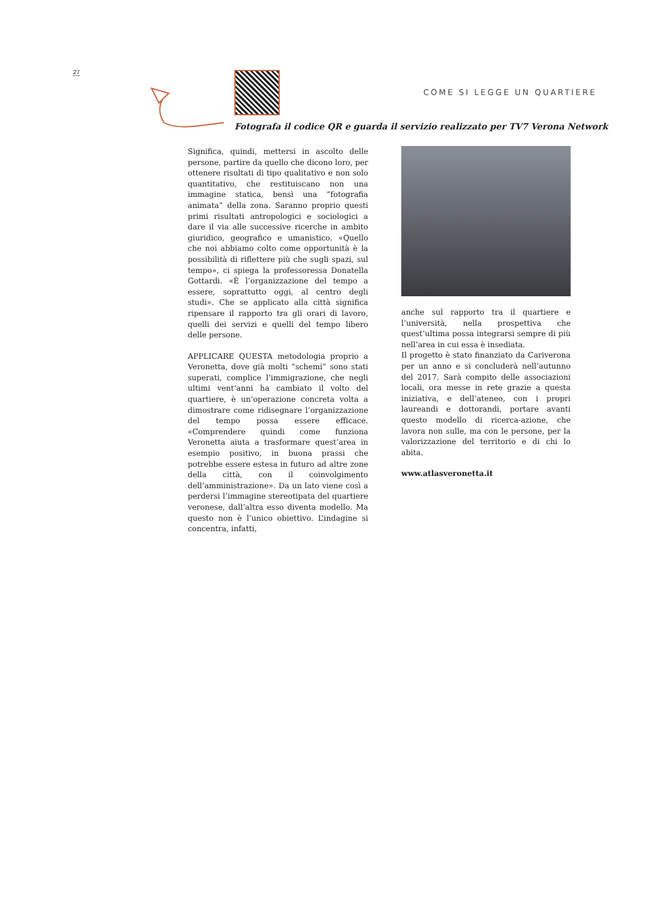27
COME SI LEGGE UN QUARTIERE
Fotografa il codice QR e guarda il servizio realizzato per TV7 Verona Network
Significa, quindi, mettersi in ascolto delle persone, partire da quello che dicono loro, per ottenere risultati di tipo qualitativo e non solo quantitativo, che restituiscano non una immagine statica, bensì una “fotografia animata” della zona. Saranno proprio questi primi risultati antropologici e sociologici a dare il via alle successive ricerche in ambito giuridico, geografico e umanistico. «Quello che noi abbiamo colto come opportunità è la possibilità di riflettere più che sugli spazi, sul tempo», ci spiega la professoressa Donatella Gottardi. «È l’organizzazione del tempo a essere, soprattutto oggi, al centro degli studi». Che se applicato alla città significa ripensare il rapporto tra gli orari di lavoro, quelli dei servizi e quelli del tempo libero delle persone.
APPLICARE QUESTA metodologia proprio a Veronetta, dove già molti “schemi” sono stati superati, complice l’immigrazione, che negli ultimi vent’anni ha cambiato il volto del quartiere, è un’operazione concreta volta a dimostrare come ridisegnare l’organizzazione del tempo possa essere efficace. «Comprendere quindi come funziona Veronetta aiuta a trasformare quest’area in esempio positivo, in buona prassi che potrebbe essere estesa in futuro ad altre zone della città, con il coinvolgimento dell’amministrazione». Da un lato viene così a perdersi l’immagine stereotipata del quartiere veronese, dall’altra esso diventa modello. Ma questo non è l’unico obiettivo. L’indagine si concentra, infatti,
anche sul rapporto tra il quartiere e l’università, nella prospettiva che quest’ultima possa integrarsi sempre di più nell’area in cui essa è insediata.
Il progetto è stato finanziato da Cariverona per un anno e si concluderà nell’autunno del 2017. Sarà compito delle associazioni locali, ora messe in rete grazie a questa iniziativa, e dell’ateneo, con i propri laureandi e dottorandi, portare avanti questo modello di ricerca-azione, che lavora non sulle, ma con le persone, per la valorizzazione del territorio e di chi lo abita.
www.atlasveronetta.it